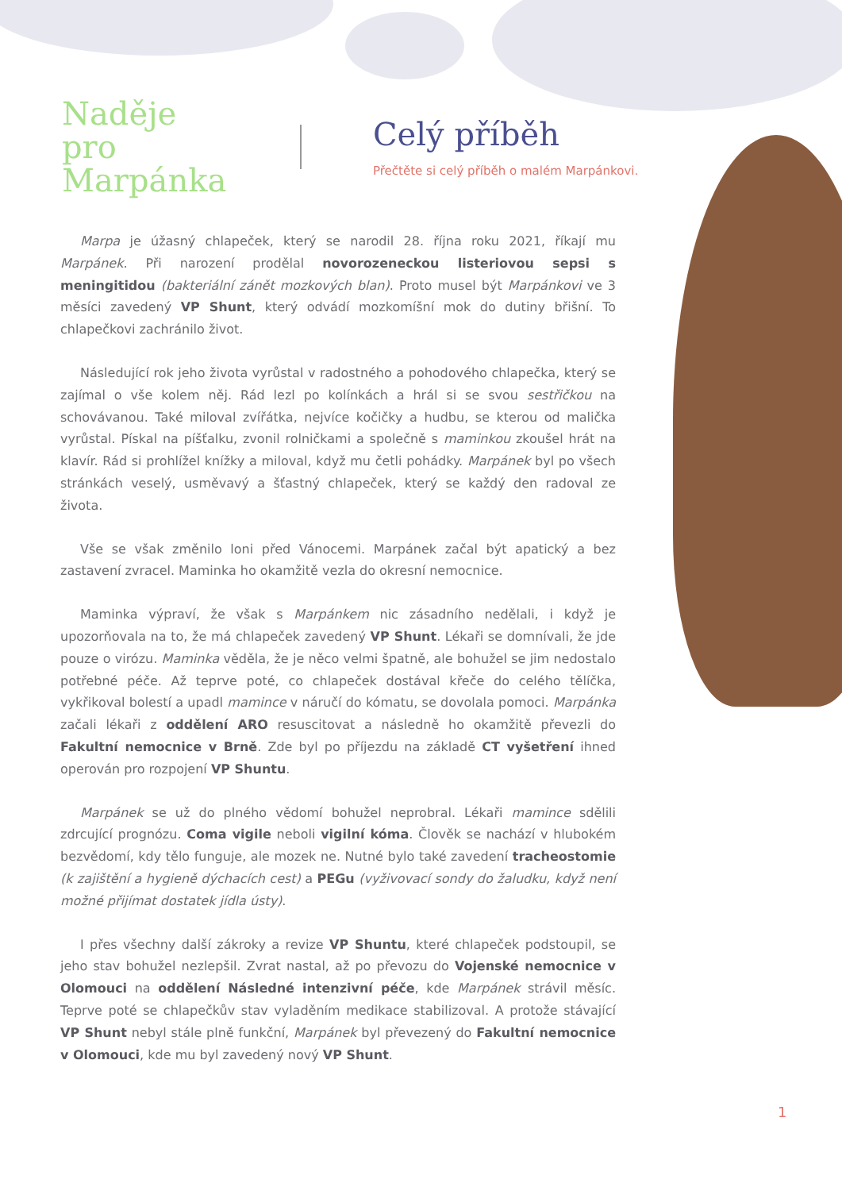Naděje
pro
Marpánka
Celý příběh
Přečtěte si celý příběh o malém Marpánkovi.
Marpa je úžasný chlapeček, který se narodil 28. října roku 2021, říkají mu Marpánek. Při narození prodělal novorozeneckou listeriovou sepsi s meningitidou (bakteriální zánět mozkových blan). Proto musel být Marpánkovi ve 3 měsíci zavedený VP Shunt, který odvádí mozkomíšní mok do dutiny břišní. To chlapečkovi zachránilo život.
Následující rok jeho života vyrůstal v radostného a pohodového chlapečka, který se zajímal o vše kolem něj. Rád lezl po kolínkách a hrál si se svou sestřičkou na schovávanou. Také miloval zvířátka, nejvíce kočičky a hudbu, se kterou od malička vyrůstal. Pískal na píšťalku, zvonil rolničkami a společně s maminkou zkoušel hrát na klavír. Rád si prohlížel knížky a miloval, když mu četli pohádky. Marpánek byl po všech stránkách veselý, usměvavý a šťastný chlapeček, který se každý den radoval ze života.
Vše se však změnilo loni před Vánocemi. Marpánek začal být apatický a bez zastavení zvracel. Maminka ho okamžitě vezla do okresní nemocnice.
Maminka výpraví, že však s Marpánkem nic zásadního nedělali, i když je upozorňovala na to, že má chlapeček zavedený VP Shunt. Lékaři se domnívali, že jde pouze o virózu. Maminka věděla, že je něco velmi špatně, ale bohužel se jim nedostalo potřebné péče. Až teprve poté, co chlapeček dostával křeče do celého tělíčka, vykřikoval bolestí a upadl mamince v náručí do kómatu, se dovolala pomoci. Marpánka začali lékaři z oddělení ARO resuscitovat a následně ho okamžitě převezli do Fakultní nemocnice v Brně. Zde byl po příjezdu na základě CT vyšetření ihned operován pro rozpojení VP Shuntu.
Marpánek se už do plného vědomí bohužel neprobral. Lékaři mamince sdělili zdrcující prognózu. Coma vigile neboli vigilní kóma. Člověk se nachází v hlubokém bezvědomí, kdy tělo funguje, ale mozek ne. Nutné bylo také zavedení tracheostomie (k zajištění a hygieně dýchacích cest) a PEGu (vyživovací sondy do žaludku, když není možné přijímat dostatek jídla ústy).
I přes všechny další zákroky a revize VP Shuntu, které chlapeček podstoupil, se jeho stav bohužel nezlepšil. Zvrat nastal, až po převozu do Vojenské nemocnice v Olomouci na oddělení Následné intenzivní péče, kde Marpánek strávil měsíc. Teprve poté se chlapečkův stav vyladěním medikace stabilizoval. A protože stávající VP Shunt nebyl stále plně funkční, Marpánek byl převezený do Fakultní nemocnice v Olomouci, kde mu byl zavedený nový VP Shunt.
1